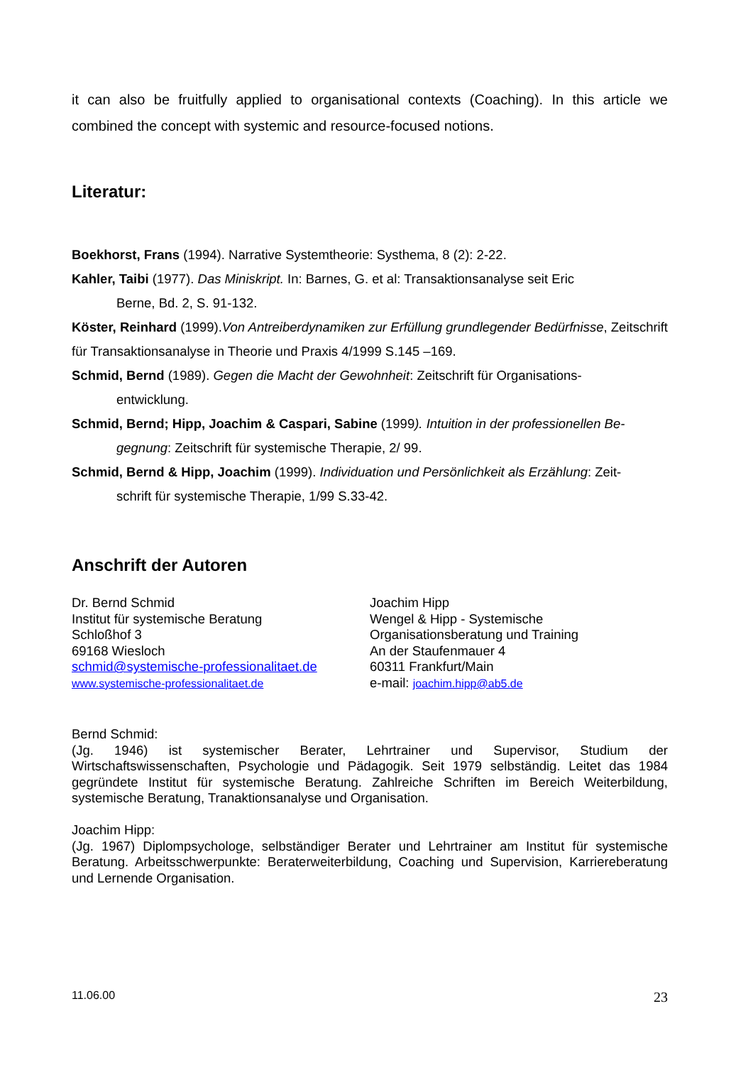it can also be fruitfully applied to organisational contexts (Coaching). In this article we combined the concept with systemic and resource-focused notions.
Literatur:
Boekhorst, Frans (1994). Narrative Systemtheorie: Systhema, 8 (2): 2-22.
Kahler, Taibi (1977). Das Miniskript. In: Barnes, G. et al: Transaktionsanalyse seit Eric
Berne, Bd. 2, S. 91-132.
Köster, Reinhard (1999).Von Antreiberdynamiken zur Erfüllung grundlegender Bedürfnisse, Zeitschrift für Transaktionsanalyse in Theorie und Praxis 4/1999 S.145 –169.
Schmid, Bernd (1989). Gegen die Macht der Gewohnheit: Zeitschrift für Organisations-
entwicklung.
Schmid, Bernd; Hipp, Joachim & Caspari, Sabine (1999). Intuition in der professionellen Be-
gegnung: Zeitschrift für systemische Therapie, 2/ 99.
Schmid, Bernd & Hipp, Joachim (1999). Individuation und Persönlichkeit als Erzählung: Zeit-
schrift für systemische Therapie, 1/99 S.33-42.
Anschrift der Autoren
Dr. Bernd Schmid
Institut für systemische Beratung
Schloßhof 3
69168 Wiesloch
schmid@systemische-professionalitaet.de
www.systemische-professionalitaet.de
Joachim Hipp
Wengel & Hipp - Systemische
Organisationsberatung und Training
An der Staufenmauer 4
60311 Frankfurt/Main
e-mail: joachim.hipp@ab5.de
Bernd Schmid:
(Jg. 1946) ist systemischer Berater, Lehrtrainer und Supervisor, Studium der Wirtschaftswissenschaften, Psychologie und Pädagogik. Seit 1979 selbständig. Leitet das 1984 gegründete Institut für systemische Beratung. Zahlreiche Schriften im Bereich Weiterbildung, systemische Beratung, Tranaktionsanalyse und Organisation.
Joachim Hipp:
(Jg. 1967) Diplompsychologe, selbständiger Berater und Lehrtrainer am Institut für systemische Beratung. Arbeitsschwerpunkte: Beraterweiterbildung, Coaching und Supervision, Karriereberatung und Lernende Organisation.
11.06.00 23